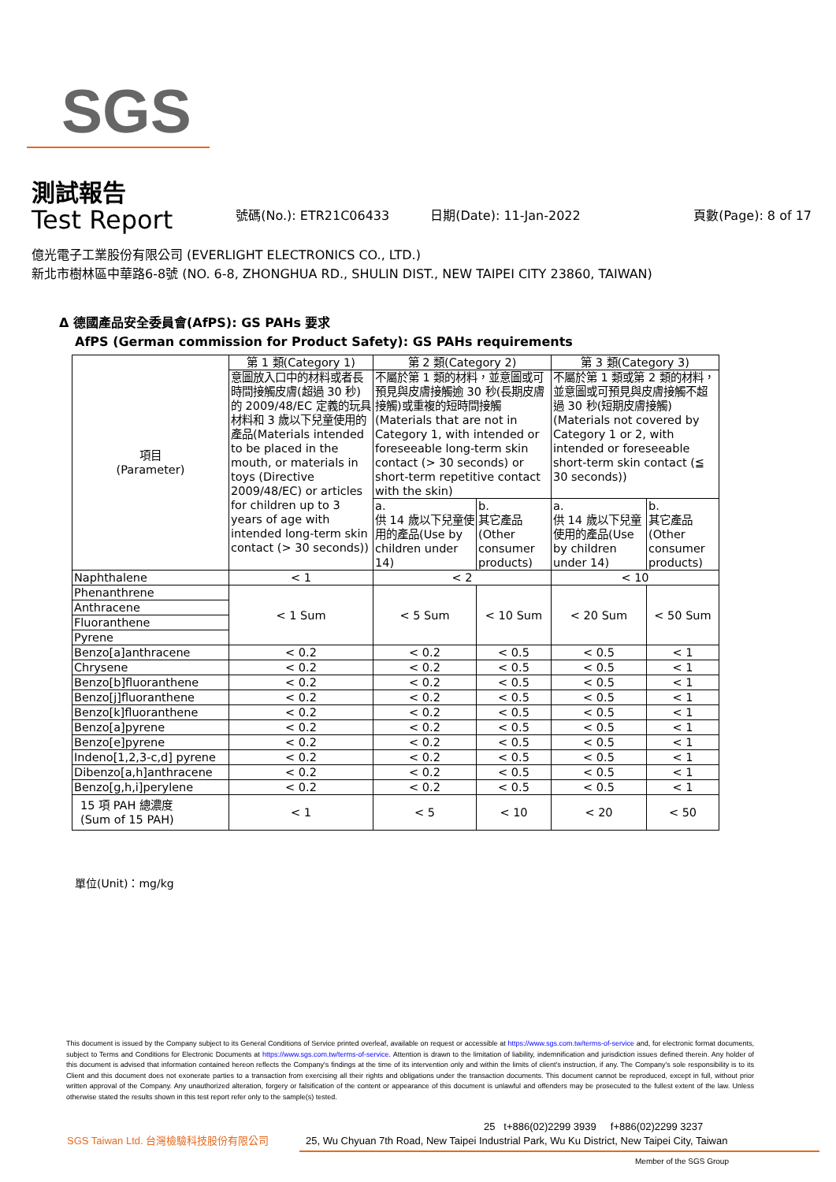SGS
測試報告
Test Report 號碼(No.): ETR21C06433 日期(Date): 11-Jan-2022 頁數(Page): 8 of 17
億光電子工業股份有限公司 (EVERLIGHT ELECTRONICS CO., LTD.)
新北市樹林區中華路6-8號 (NO. 6-8, ZHONGHUA RD., SHULIN DIST., NEW TAIPEI CITY 23860, TAIWAN)
Δ 德國產品安全委員會(AfPS): GS PAHs 要求
AfPS (German commission for Product Safety): GS PAHs requirements
| 項目 (Parameter) | 第 1 類(Category 1) | 第 2 類(Category 2) | | 第 3 類(Category 3) | |
| | 意圖放入口中的材料或者長時間接觸皮膚(超過 30 秒)的 2009/48/EC 定義的玩具材料和 3 歲以下兒童使用的產品(Materials intended to be placed in the mouth, or materials in toys (Directive 2009/48/EC) or articles for children up to 3 years of age with intended long-term skin contact (> 30 seconds)) | 不屬於第 1 類的材料，並意圖或可預見與皮膚接觸逾 30 秒(長期皮膚接觸)或重複的短時間接觸(Materials that are not in Category 1, with intended or foreseeable long-term skin contact (> 30 seconds) or short-term repetitive contact with the skin) | | 不屬於第 1 類或第 2 類的材料，並意圖或可預見與皮膚接觸不超過 30 秒(短期皮膚接觸)(Materials not covered by Category 1 or 2, with intended or foreseeable short-term skin contact (≦ 30 seconds)) | |
| | | a. 供 14 歲以下兒童使用的產品(Use by children under 14) | b. 其它產品(Other consumer products) | a. 供 14 歲以下兒童使用的產品(Use by children under 14) | b. 其它產品(Other consumer products) |
| Naphthalene | < 1 | < 2 | | < 10 | |
| Phenanthrene | < 1 Sum | < 5 Sum | < 10 Sum | < 20 Sum | < 50 Sum |
| Anthracene | | | | | |
| Fluoranthene | | | | | |
| Pyrene | | | | | |
| Benzo[a]anthracene | < 0.2 | < 0.2 | < 0.5 | < 0.5 | < 1 |
| Chrysene | < 0.2 | < 0.2 | < 0.5 | < 0.5 | < 1 |
| Benzo[b]fluoranthene | < 0.2 | < 0.2 | < 0.5 | < 0.5 | < 1 |
| Benzo[j]fluoranthene | < 0.2 | < 0.2 | < 0.5 | < 0.5 | < 1 |
| Benzo[k]fluoranthene | < 0.2 | < 0.2 | < 0.5 | < 0.5 | < 1 |
| Benzo[a]pyrene | < 0.2 | < 0.2 | < 0.5 | < 0.5 | < 1 |
| Benzo[e]pyrene | < 0.2 | < 0.2 | < 0.5 | < 0.5 | < 1 |
| Indeno[1,2,3-c,d] pyrene | < 0.2 | < 0.2 | < 0.5 | < 0.5 | < 1 |
| Dibenzo[a,h]anthracene | < 0.2 | < 0.2 | < 0.5 | < 0.5 | < 1 |
| Benzo[g,h,i]perylene | < 0.2 | < 0.2 | < 0.5 | < 0.5 | < 1 |
| 15 項 PAH 總濃度 (Sum of 15 PAH) | < 1 | < 5 | < 10 | < 20 | < 50 |
單位(Unit)：mg/kg
This document is issued by the Company subject to its General Conditions of Service printed overleaf, available on request or accessible at https://www.sgs.com.tw/terms-of-service and, for electronic format documents, subject to Terms and Conditions for Electronic Documents at https://www.sgs.com.tw/terms-of-service. Attention is drawn to the limitation of liability, indemnification and jurisdiction issues defined therein. Any holder of this document is advised that information contained hereon reflects the Company's findings at the time of its intervention only and within the limits of client's instruction, if any. The Company's sole responsibility is to its Client and this document does not exonerate parties to a transaction from exercising all their rights and obligations under the transaction documents. This document cannot be reproduced, except in full, without prior written approval of the Company. Any unauthorized alteration, forgery or falsification of the content or appearance of this document is unlawful and offenders may be prosecuted to the fullest extent of the law. Unless otherwise stated the results shown in this test report refer only to the sample(s) tested.
SGS Taiwan Ltd. 台灣檢驗科技股份有限公司
25 t+886(02)2299 3939 f+886(02)2299 3237
25, Wu Chyuan 7th Road, New Taipei Industrial Park, Wu Ku District, New Taipei City, Taiwan
Member of the SGS Group